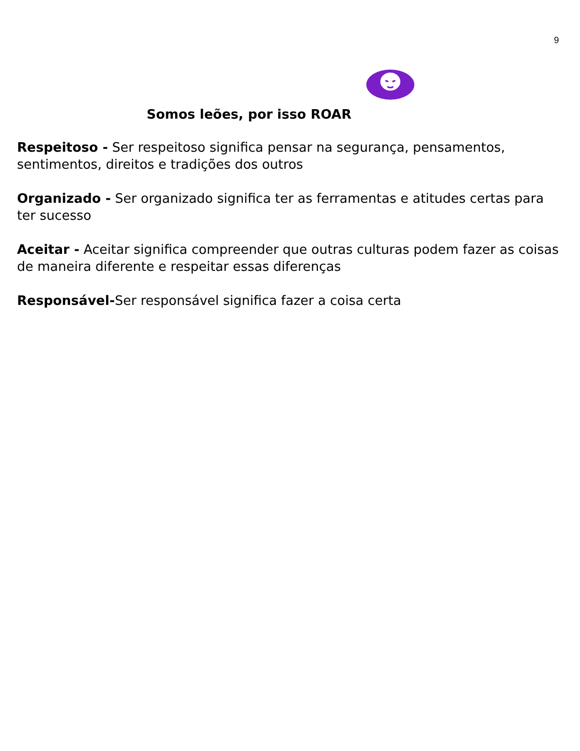9
Somos leões, por isso ROAR
Respeitoso - Ser respeitoso significa pensar na segurança, pensamentos, sentimentos, direitos e tradições dos outros
Organizado - Ser organizado significa ter as ferramentas e atitudes certas para ter sucesso
Aceitar - Aceitar significa compreender que outras culturas podem fazer as coisas de maneira diferente e respeitar essas diferenças
Responsável-Ser responsável significa fazer a coisa certa